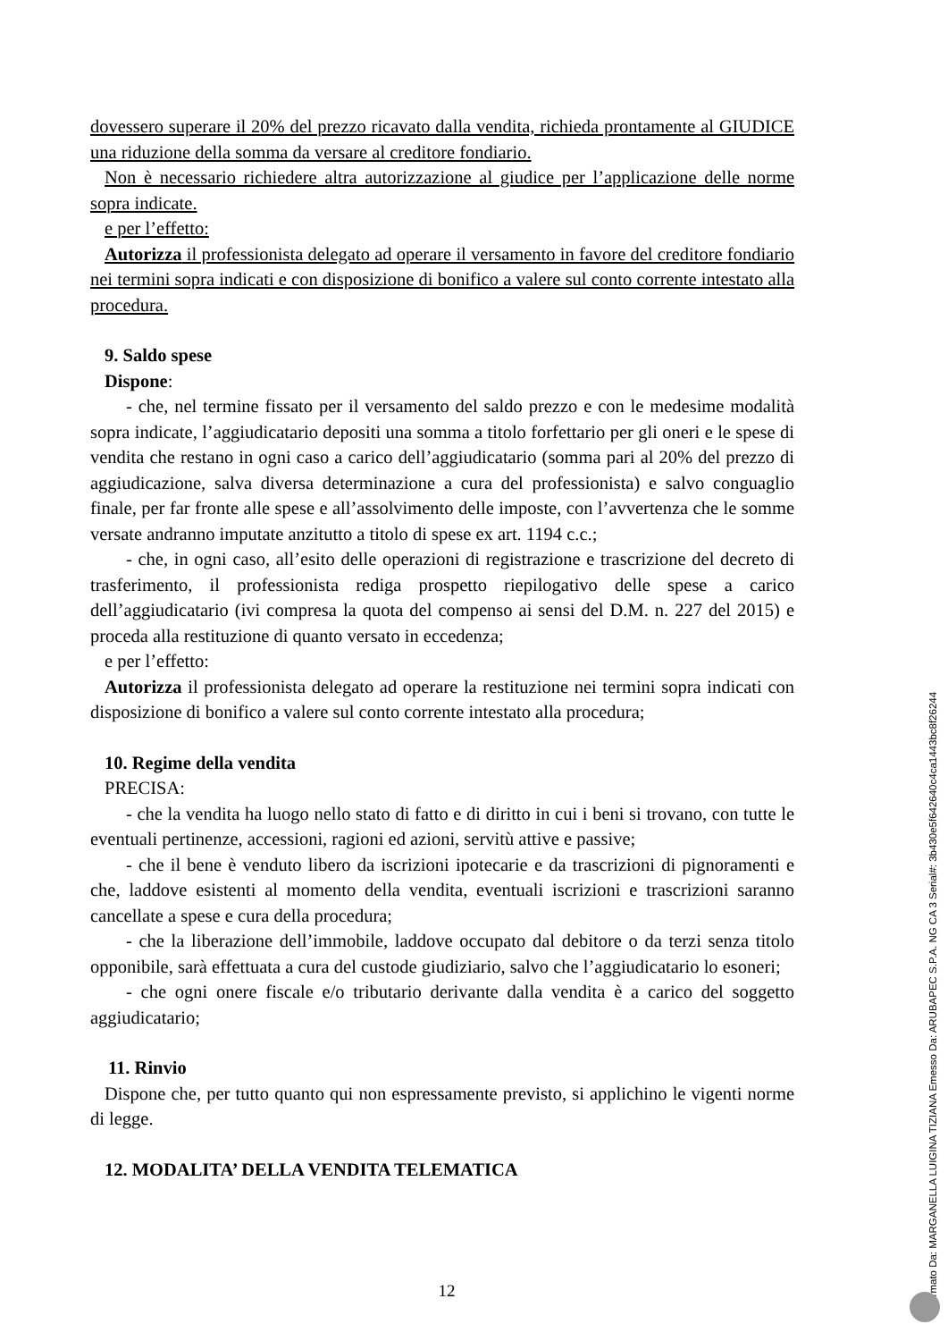dovessero superare il 20% del prezzo ricavato dalla vendita, richieda prontamente al GIUDICE una riduzione della somma da versare al creditore fondiario.
Non è necessario richiedere altra autorizzazione al giudice per l’applicazione delle norme sopra indicate.
e per l’effetto:
Autorizza il professionista delegato ad operare il versamento in favore del creditore fondiario nei termini sopra indicati e con disposizione di bonifico a valere sul conto corrente intestato alla procedura.
9. Saldo spese
Dispone:
- che, nel termine fissato per il versamento del saldo prezzo e con le medesime modalità sopra indicate, l’aggiudicatario depositi una somma a titolo forfettario per gli oneri e le spese di vendita che restano in ogni caso a carico dell’aggiudicatario (somma pari al 20% del prezzo di aggiudicazione, salva diversa determinazione a cura del professionista) e salvo conguaglio finale, per far fronte alle spese e all’assolvimento delle imposte, con l’avvertenza che le somme versate andranno imputate anzitutto a titolo di spese ex art. 1194 c.c.;
- che, in ogni caso, all’esito delle operazioni di registrazione e trascrizione del decreto di trasferimento, il professionista rediga prospetto riepilogativo delle spese a carico dell’aggiudicatario (ivi compresa la quota del compenso ai sensi del D.M. n. 227 del 2015) e proceda alla restituzione di quanto versato in eccedenza;
e per l’effetto:
Autorizza il professionista delegato ad operare la restituzione nei termini sopra indicati con disposizione di bonifico a valere sul conto corrente intestato alla procedura;
10. Regime della vendita
PRECISA:
- che la vendita ha luogo nello stato di fatto e di diritto in cui i beni si trovano, con tutte le eventuali pertinenze, accessioni, ragioni ed azioni, servitù attive e passive;
- che il bene è venduto libero da iscrizioni ipotecarie e da trascrizioni di pignoramenti e che, laddove esistenti al momento della vendita, eventuali iscrizioni e trascrizioni saranno cancellate a spese e cura della procedura;
- che la liberazione dell’immobile, laddove occupato dal debitore o da terzi senza titolo opponibile, sarà effettuata a cura del custode giudiziario, salvo che l’aggiudicatario lo esoneri;
- che ogni onere fiscale e/o tributario derivante dalla vendita è a carico del soggetto aggiudicatario;
11. Rinvio
Dispone che, per tutto quanto qui non espressamente previsto, si applichino le vigenti norme di legge.
12. MODALITA’ DELLA VENDITA TELEMATICA
12
Firmato Da: MARGANELLA LUIGINA TIZIANA Emesso Da: ARUBAPEC S.P.A. NG CA 3 Serial#: 3b430e5f642640c4ca1443bc8f26244